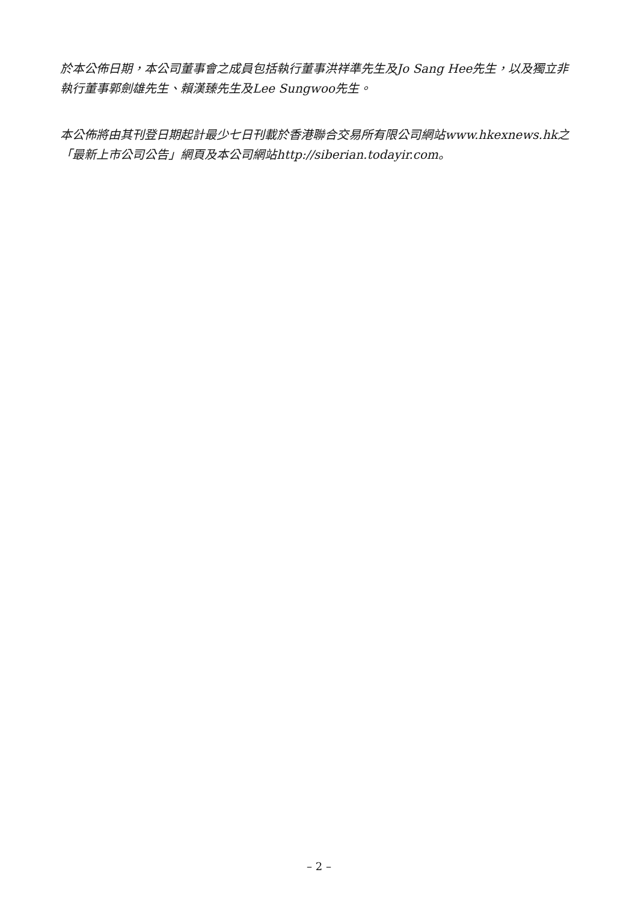於本公佈日期，本公司董事會之成員包括執行董事洪祥準先生及Jo Sang Hee先生，以及獨立非執行董事郭劍雄先生、賴漢臻先生及Lee Sungwoo先生。
本公佈將由其刊登日期起計最少七日刊載於香港聯合交易所有限公司網站www.hkexnews.hk之「最新上市公司公告」網頁及本公司網站http://siberian.todayir.com。
– 2 –